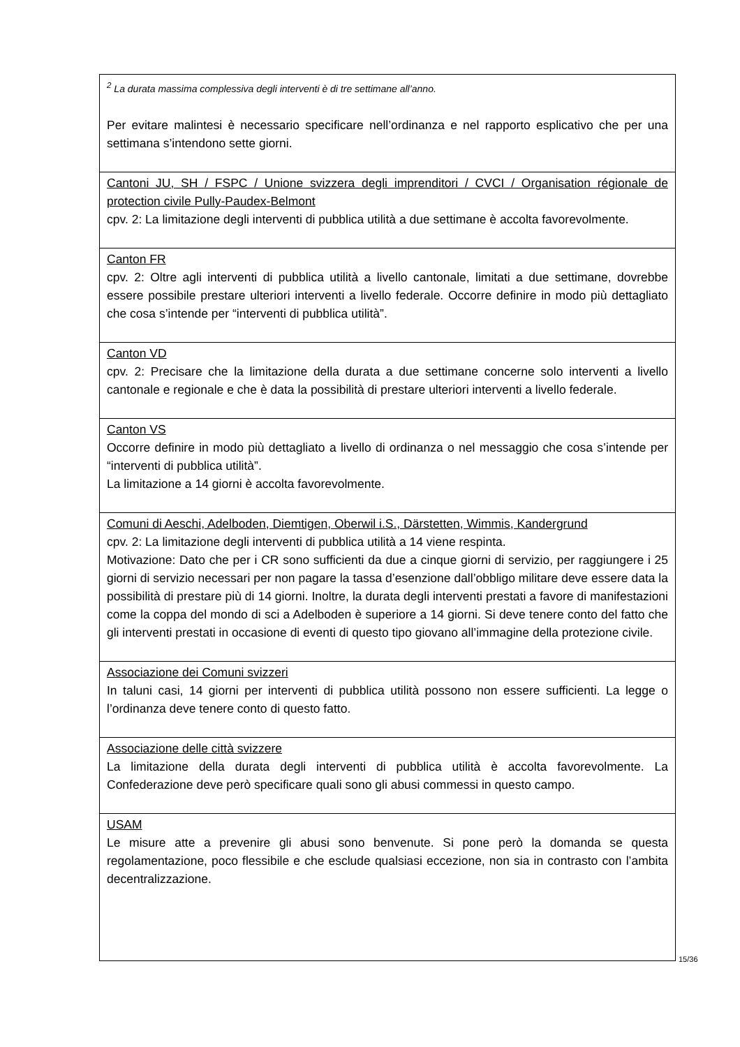| <sup>2</sup> La durata massima complessiva degli interventi è di tre settimane all’anno. Per evitare malintesi è necessario specificare nell’ordinanza e nel rapporto esplicativo che per una settimana s’intendono sette giorni. |
| Cantoni JU, SH / FSPC / Unione svizzera degli imprenditori / CVCI / Organisation régionale de protection civile Pully-Paudex-Belmont cpv. 2: La limitazione degli interventi di pubblica utilità a due settimane è accolta favorevolmente. |
| Canton FR cpv. 2: Oltre agli interventi di pubblica utilità a livello cantonale, limitati a due settimane, dovrebbe essere possibile prestare ulteriori interventi a livello federale. Occorre definire in modo più dettagliato che cosa s’intende per “interventi di pubblica utilità”. |
| Canton VD cpv. 2: Precisare che la limitazione della durata a due settimane concerne solo interventi a livello cantonale e regionale e che è data la possibilità di prestare ulteriori interventi a livello federale. |
| Canton VS Occorre definire in modo più dettagliato a livello di ordinanza o nel messaggio che cosa s’intende per “interventi di pubblica utilità”. La limitazione a 14 giorni è accolta favorevolmente. |
| Comuni di Aeschi, Adelboden, Diemtigen, Oberwil i.S., Därstetten, Wimmis, Kandergrund cpv. 2: La limitazione degli interventi di pubblica utilità a 14 viene respinta. Motivazione: Dato che per i CR sono sufficienti da due a cinque giorni di servizio, per raggiungere i 25 giorni di servizio necessari per non pagare la tassa d’esenzione dall’obbligo militare deve essere data la possibilità di prestare più di 14 giorni. Inoltre, la durata degli interventi prestati a favore di manifestazioni come la coppa del mondo di sci a Adelboden è superiore a 14 giorni. Si deve tenere conto del fatto che gli interventi prestati in occasione di eventi di questo tipo giovano all’immagine della protezione civile. |
| Associazione dei Comuni svizzeri In taluni casi, 14 giorni per interventi di pubblica utilità possono non essere sufficienti. La legge o l’ordinanza deve tenere conto di questo fatto. |
| Associazione delle città svizzere La limitazione della durata degli interventi di pubblica utilità è accolta favorevolmente. La Confederazione deve però specificare quali sono gli abusi commessi in questo campo. |
| USAM Le misure atte a prevenire gli abusi sono benvenute. Si pone però la domanda se questa regolamentazione, poco flessibile e che esclude qualsiasi eccezione, non sia in contrasto con l’ambita decentralizzazione. |
15/36